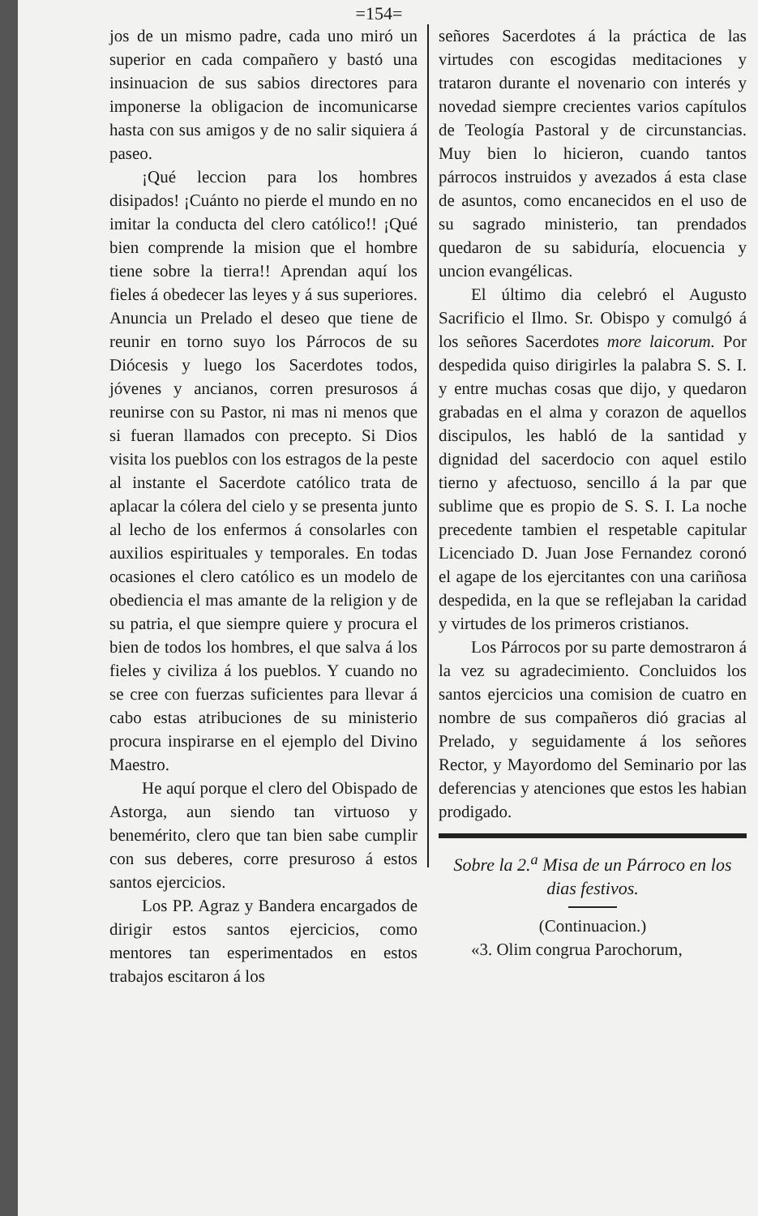=154=
jos de un mismo padre, cada uno miró un superior en cada compañero y bastó una insinuacion de sus sabios directores para imponerse la obligacion de incomunicarse hasta con sus amigos y de no salir siquiera á paseo.
¡Qué leccion para los hombres disipados! ¡Cuánto no pierde el mundo en no imitar la conducta del clero católico!! ¡Qué bien comprende la mision que el hombre tiene sobre la tierra!! Aprendan aquí los fieles á obedecer las leyes y á sus superiores. Anuncia un Prelado el deseo que tiene de reunir en torno suyo los Párrocos de su Diócesis y luego los Sacerdotes todos, jóvenes y ancianos, corren presurosos á reunirse con su Pastor, ni mas ni menos que si fueran llamados con precepto. Si Dios visita los pueblos con los estragos de la peste al instante el Sacerdote católico trata de aplacar la cólera del cielo y se presenta junto al lecho de los enfermos á consolarles con auxilios espirituales y temporales. En todas ocasiones el clero católico es un modelo de obediencia el mas amante de la religion y de su patria, el que siempre quiere y procura el bien de todos los hombres, el que salva á los fieles y civiliza á los pueblos. Y cuando no se cree con fuerzas suficientes para llevar á cabo estas atribuciones de su ministerio procura inspirarse en el ejemplo del Divino Maestro.
He aquí porque el clero del Obispado de Astorga, aun siendo tan virtuoso y benemérito, clero que tan bien sabe cumplir con sus deberes, corre presuroso á estos santos ejercicios.
Los PP. Agraz y Bandera encargados de dirigir estos santos ejercicios, como mentores tan esperimentados en estos trabajos escitaron á los
señores Sacerdotes á la práctica de las virtudes con escogidas meditaciones y trataron durante el novenario con interés y novedad siempre crecientes varios capítulos de Teología Pastoral y de circunstancias. Muy bien lo hicieron, cuando tantos párrocos instruidos y avezados á esta clase de asuntos, como encanecidos en el uso de su sagrado ministerio, tan prendados quedaron de su sabiduría, elocuencia y uncion evangélicas.
El último dia celebró el Augusto Sacrificio el Ilmo. Sr. Obispo y comulgó á los señores Sacerdotes more laicorum. Por despedida quiso dirigirles la palabra S. S. I. y entre muchas cosas que dijo, y quedaron grabadas en el alma y corazon de aquellos discipulos, les habló de la santidad y dignidad del sacerdocio con aquel estilo tierno y afectuoso, sencillo á la par que sublime que es propio de S. S. I. La noche precedente tambien el respetable capitular Licenciado D. Juan Jose Fernandez coronó el agape de los ejercitantes con una cariñosa despedida, en la que se reflejaban la caridad y virtudes de los primeros cristianos.
Los Párrocos por su parte demostraron á la vez su agradecimiento. Concluidos los santos ejercicios una comision de cuatro en nombre de sus compañeros dió gracias al Prelado, y seguidamente á los señores Rector, y Mayordomo del Seminario por las deferencias y atenciones que estos les habian prodigado.
Sobre la 2.<sup>a</sup> Misa de un Párroco en los dias festivos.
(Continuacion.)
«3. Olim congrua Parochorum,